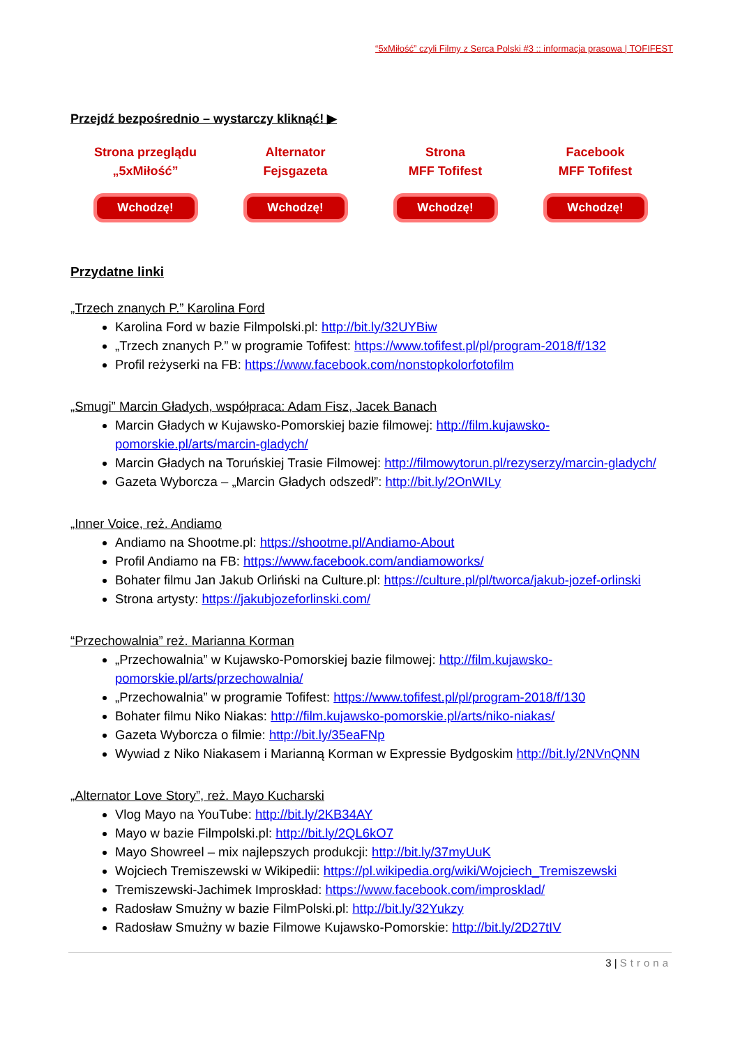“5xMiłość” czyli Filmy z Serca Polski #3 :: informacja prasowa | TOFIFEST
Przejdź bezpośrednio – wystarczy kliknąć! ▶
Strona przeglądu
„5xMiłość”
Wchodzę!
Alternator
Fejsgazeta
Wchodzę!
Strona
MFF Tofifest
Wchodzę!
Facebook
MFF Tofifest
Wchodzę!
Przydatne linki
„Trzech znanych P.” Karolina Ford
Karolina Ford w bazie Filmpolski.pl: http://bit.ly/32UYBiw
„Trzech znanych P.” w programie Tofifest: https://www.tofifest.pl/pl/program-2018/f/132
Profil reżyserki na FB: https://www.facebook.com/nonstopkolorfotofilm
„Smugi” Marcin Gładych, współpraca: Adam Fisz, Jacek Banach
Marcin Gładych w Kujawsko-Pomorskiej bazie filmowej: http://film.kujawsko-pomorskie.pl/arts/marcin-gladych/
Marcin Gładych na Toruńskiej Trasie Filmowej: http://filmowytorun.pl/rezyserzy/marcin-gladych/
Gazeta Wyborcza – „Marcin Gładych odszedł”: http://bit.ly/2OnWILy
„Inner Voice, reż. Andiamo
Andiamo na Shootme.pl: https://shootme.pl/Andiamo-About
Profil Andiamo na FB: https://www.facebook.com/andiamoworks/
Bohater filmu Jan Jakub Orliński na Culture.pl: https://culture.pl/pl/tworca/jakub-jozef-orlinski
Strona artysty: https://jakubjozeforlinski.com/
“Przechowalnia” reż. Marianna Korman
„Przechowalnia” w Kujawsko-Pomorskiej bazie filmowej: http://film.kujawsko-pomorskie.pl/arts/przechowalnia/
„Przechowalnia” w programie Tofifest: https://www.tofifest.pl/pl/program-2018/f/130
Bohater filmu Niko Niakas: http://film.kujawsko-pomorskie.pl/arts/niko-niakas/
Gazeta Wyborcza o filmie: http://bit.ly/35eaFNp
Wywiad z Niko Niakasem i Marianną Korman w Expressie Bydgoskim http://bit.ly/2NVnQNN
„Alternator Love Story”, reż. Mayo Kucharski
Vlog Mayo na YouTube: http://bit.ly/2KB34AY
Mayo w bazie Filmpolski.pl: http://bit.ly/2QL6kO7
Mayo Showreel – mix najlepszych produkcji: http://bit.ly/37myUuK
Wojciech Tremiszewski w Wikipedii: https://pl.wikipedia.org/wiki/Wojciech_Tremiszewski
Tremiszewski-Jachimek Improskład: https://www.facebook.com/improsklad/
Radosław Smużny w bazie FilmPolski.pl: http://bit.ly/32Yukzy
Radosław Smużny w bazie Filmowe Kujawsko-Pomorskie: http://bit.ly/2D27tIV
3 | Strona